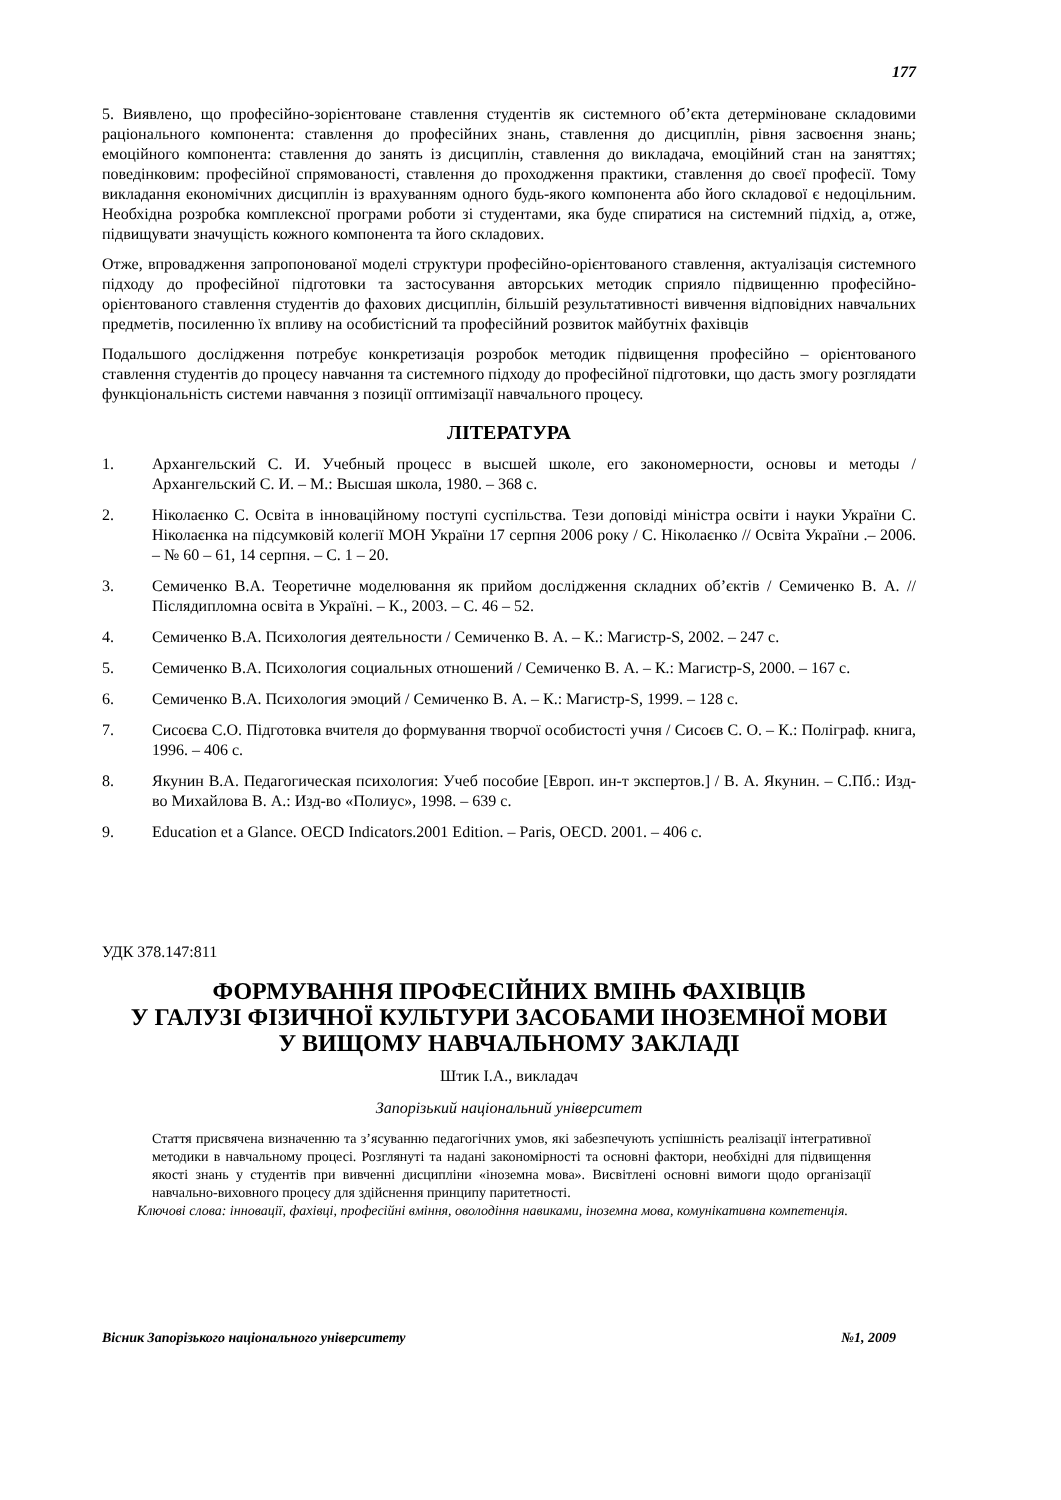177
5. Виявлено, що професійно-зорієнтоване ставлення студентів як системного об’єкта детерміноване складовими раціонального компонента: ставлення до професійних знань, ставлення до дисциплін, рівня засвоєння знань; емоційного компонента: ставлення до занять із дисциплін, ставлення до викладача, емоційний стан на заняттях; поведінковим: професійної спрямованості, ставлення до проходження практики, ставлення до своєї професії. Тому викладання економічних дисциплін із врахуванням одного будь-якого компонента або його складової є недоцільним. Необхідна розробка комплексної програми роботи зі студентами, яка буде спиратися на системний підхід, а, отже, підвищувати значущість кожного компонента та його складових.
Отже, впровадження запропонованої моделі структури професійно-орієнтованого ставлення, актуалізація системного підходу до професійної підготовки та застосування авторських методик сприяло підвищенню професійно-орієнтованого ставлення студентів до фахових дисциплін, більшій результативності вивчення відповідних навчальних предметів, посиленню їх впливу на особистісний та професійний розвиток майбутніх фахівців
Подальшого дослідження потребує конкретизація розробок методик підвищення професійно – орієнтованого ставлення студентів до процесу навчання та системного підходу до професійної підготовки, що дасть змогу розглядати функціональність системи навчання з позиції оптимізації навчального процесу.
ЛІТЕРАТУРА
1. Архангельский С. И. Учебный процесс в высшей школе, его закономерности, основы и методы / Архангельский С. И. – М.: Высшая школа, 1980. – 368 с.
2. Ніколаєнко С. Освіта в інноваційному поступі суспільства. Тези доповіді міністра освіти і науки України С. Ніколаєнка на підсумковій колегії МОН України 17 серпня 2006 року / С. Ніколаєнко // Освіта України .– 2006. – № 60 – 61, 14 серпня. – С. 1 – 20.
3. Семиченко В.А. Теоретичне моделювання як прийом дослідження складних об’єктів / Семиченко В. А. // Післядипломна освіта в Україні. – К., 2003. – С. 46 – 52.
4. Семиченко В.А. Психология деятельности / Семиченко В. А. – К.: Магистр-S, 2002. – 247 с.
5. Семиченко В.А. Психология социальных отношений / Семиченко В. А. – К.: Магистр-S, 2000. – 167 с.
6. Семиченко В.А. Психология эмоций / Семиченко В. А. – К.: Магистр-S, 1999. – 128 с.
7. Сисоєва С.О. Підготовка вчителя до формування творчої особистості учня / Сисоєв С. О. – К.: Поліграф. книга, 1996. – 406 с.
8. Якунин В.А. Педагогическая психология: Учеб пособие [Европ. ин-т экспертов.] / В. А. Якунин. – С.Пб.: Изд-во Михайлова В. А.: Изд-во «Полиус», 1998. – 639 с.
9. Education et a Glance. OECD Indicators.2001 Edition. – Paris, OECD. 2001. – 406 с.
УДК 378.147:811
ФОРМУВАННЯ ПРОФЕСІЙНИХ ВМІНЬ ФАХІВЦІВ
У ГАЛУЗІ ФІЗИЧНОЇ КУЛЬТУРИ ЗАСОБАМИ ІНОЗЕМНОЇ МОВИ
У ВИЩОМУ НАВЧАЛЬНОМУ ЗАКЛАДІ
Штик І.А., викладач
Запорізький національний університет
Стаття присвячена визначенню та з’ясуванню педагогічних умов, які забезпечують успішність реалізації інтегративної методики в навчальному процесі. Розглянуті та надані закономірності та основні фактори, необхідні для підвищення якості знань у студентів при вивченні дисципліни «іноземна мова». Висвітлені основні вимоги щодо організації навчально-виховного процесу для здійснення принципу паритетності.
Ключові слова: інновації, фахівці, професійні вміння, оволодіння навиками, іноземна мова, комунікативна компетенція.
Вісник Запорізького національного університету №1, 2009